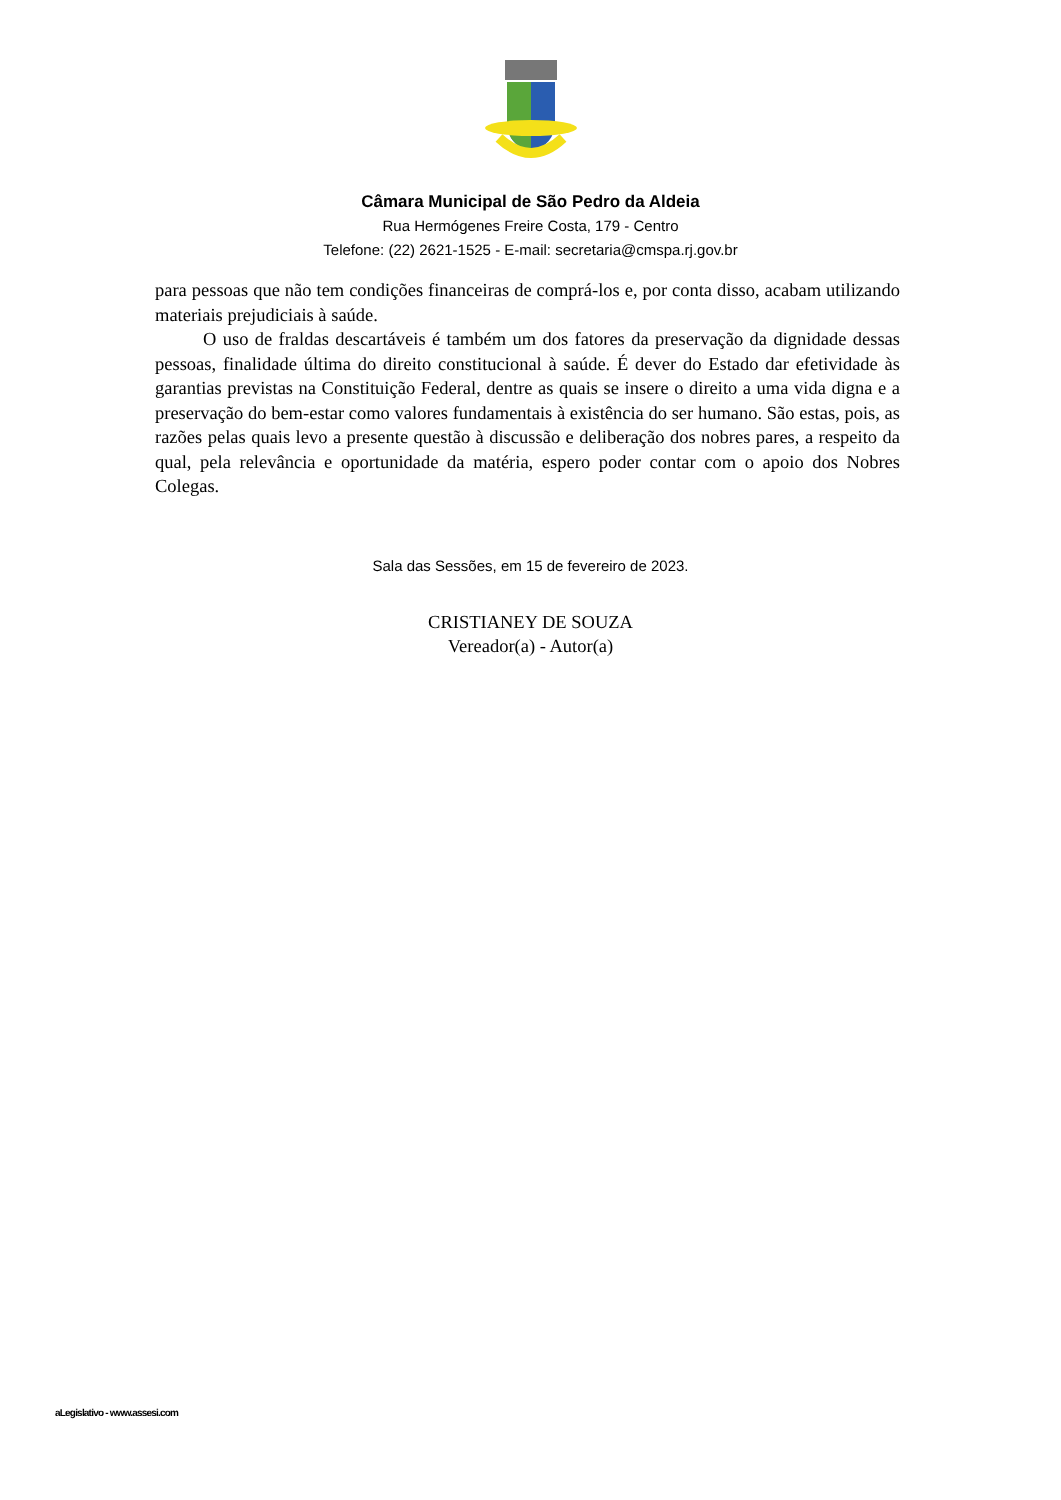Câmara Municipal de São Pedro da Aldeia
Rua Hermógenes Freire Costa, 179 - Centro
Telefone: (22) 2621-1525 - E-mail: secretaria@cmspa.rj.gov.br
para pessoas que não tem condições financeiras de comprá-los e, por conta disso, acabam utilizando materiais prejudiciais à saúde.
O uso de fraldas descartáveis é também um dos fatores da preservação da dignidade dessas pessoas, finalidade última do direito constitucional à saúde. É dever do Estado dar efetividade às garantias previstas na Constituição Federal, dentre as quais se insere o direito a uma vida digna e a preservação do bem-estar como valores fundamentais à existência do ser humano. São estas, pois, as razões pelas quais levo a presente questão à discussão e deliberação dos nobres pares, a respeito da qual, pela relevância e oportunidade da matéria, espero poder contar com o apoio dos Nobres Colegas.
Sala das Sessões, em 15 de fevereiro de 2023.
CRISTIANEY DE SOUZA
Vereador(a) - Autor(a)
aLegislativo - www.assesi.com